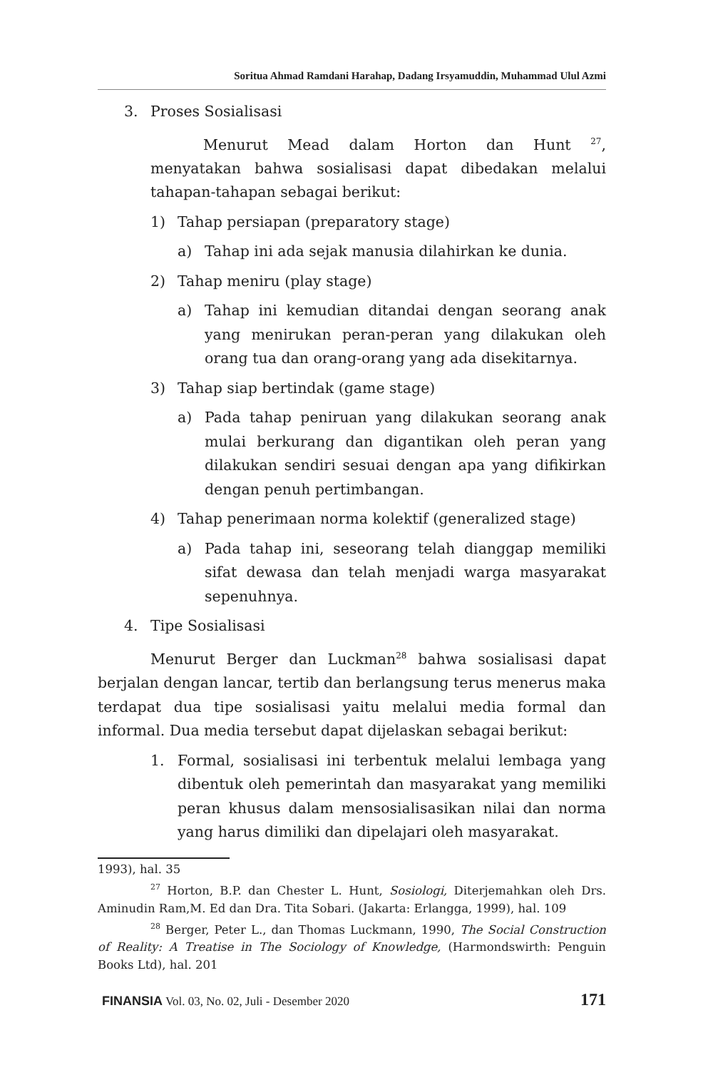Soritua Ahmad Ramdani Harahap, Dadang Irsyamuddin, Muhammad Ulul Azmi
3. Proses Sosialisasi
Menurut Mead dalam Horton dan Hunt <sup>27</sup>, menyatakan bahwa sosialisasi dapat dibedakan melalui tahapan-tahapan sebagai berikut:
1) Tahap persiapan (preparatory stage)
a) Tahap ini ada sejak manusia dilahirkan ke dunia.
2) Tahap meniru (play stage)
a) Tahap ini kemudian ditandai dengan seorang anak yang menirukan peran-peran yang dilakukan oleh orang tua dan orang-orang yang ada disekitarnya.
3) Tahap siap bertindak (game stage)
a) Pada tahap peniruan yang dilakukan seorang anak mulai berkurang dan digantikan oleh peran yang dilakukan sendiri sesuai dengan apa yang difikirkan dengan penuh pertimbangan.
4) Tahap penerimaan norma kolektif (generalized stage)
a) Pada tahap ini, seseorang telah dianggap memiliki sifat dewasa dan telah menjadi warga masyarakat sepenuhnya.
4. Tipe Sosialisasi
Menurut Berger dan Luckman<sup>28</sup> bahwa sosialisasi dapat berjalan dengan lancar, tertib dan berlangsung terus menerus maka terdapat dua tipe sosialisasi yaitu melalui media formal dan informal. Dua media tersebut dapat dijelaskan sebagai berikut:
1. Formal, sosialisasi ini terbentuk melalui lembaga yang dibentuk oleh pemerintah dan masyarakat yang memiliki peran khusus dalam mensosialisasikan nilai dan norma yang harus dimiliki dan dipelajari oleh masyarakat.
1993), hal. 35
<sup>27</sup> Horton, B.P. dan Chester L. Hunt, Sosiologi, Diterjemahkan oleh Drs. Aminudin Ram,M. Ed dan Dra. Tita Sobari. (Jakarta: Erlangga, 1999), hal. 109
<sup>28</sup> Berger, Peter L., dan Thomas Luckmann, 1990, The Social Construction of Reality: A Treatise in The Sociology of Knowledge, (Harmondswirth: Penguin Books Ltd), hal. 201
FINANSIA Vol. 03, No. 02, Juli - Desember 2020 171